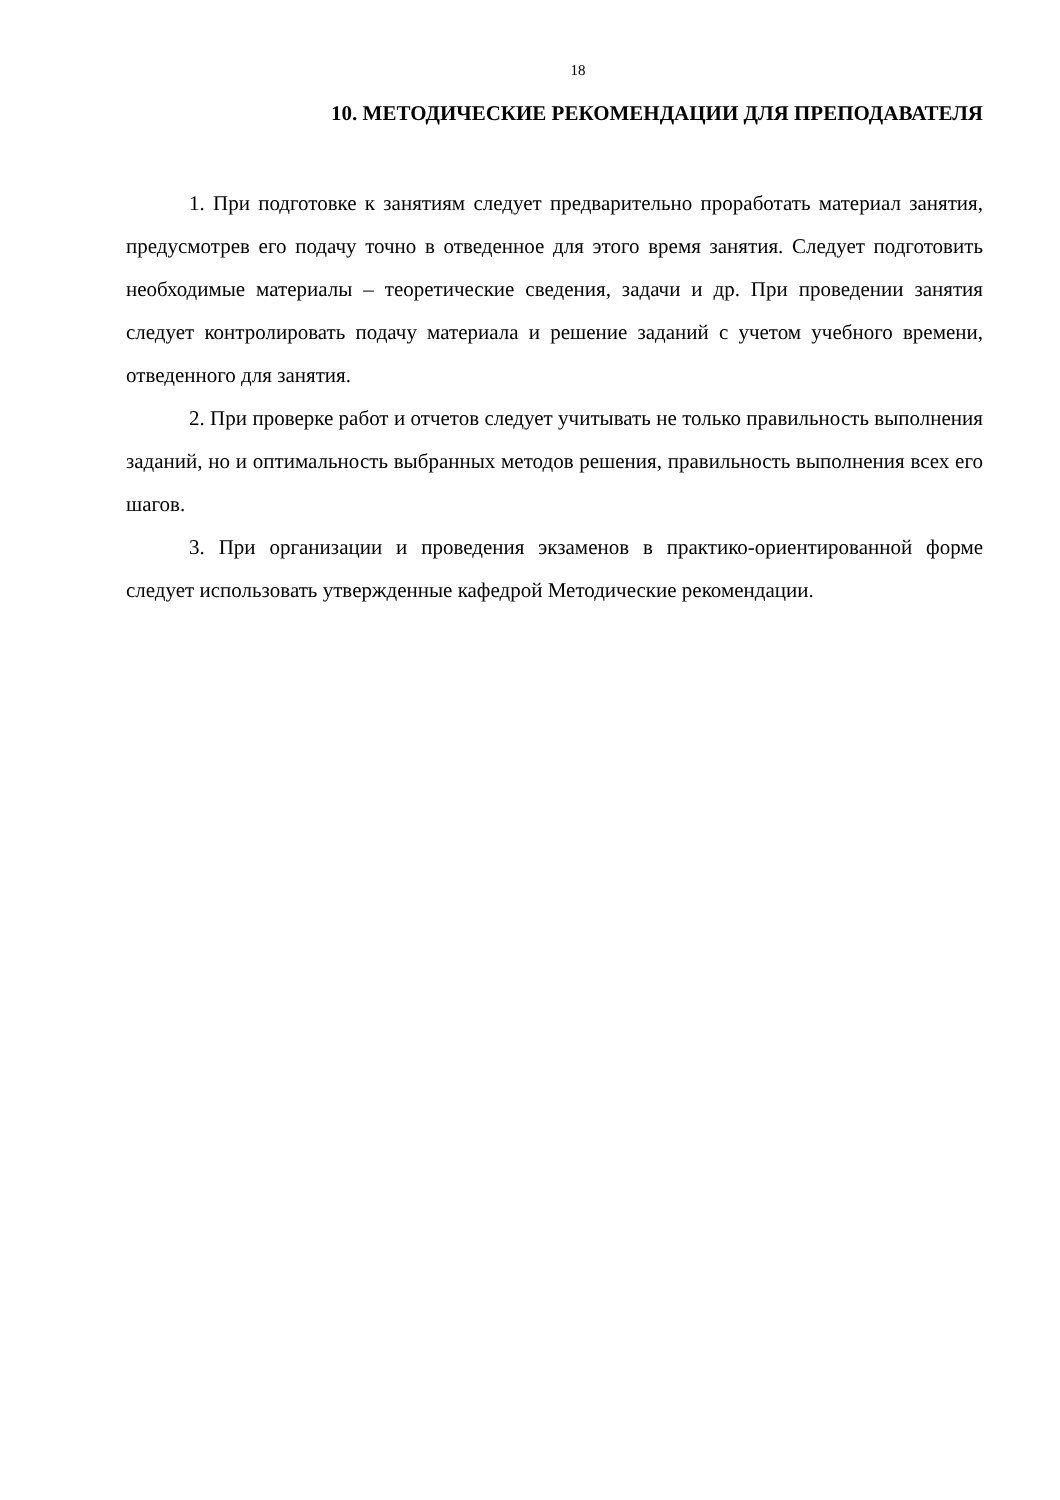18
10. МЕТОДИЧЕСКИЕ РЕКОМЕНДАЦИИ ДЛЯ ПРЕПОДАВАТЕЛЯ
1. При подготовке к занятиям следует предварительно проработать материал занятия, предусмотрев его подачу точно в отведенное для этого время занятия. Следует подготовить необходимые материалы – теоретические сведения, задачи и др. При проведении занятия следует контролировать подачу материала и решение заданий с учетом учебного времени, отведенного для занятия.
2. При проверке работ и отчетов следует учитывать не только правильность выполнения заданий, но и оптимальность выбранных методов решения, правильность выполнения всех его шагов.
3. При организации и проведения экзаменов в практико-ориентированной форме следует использовать утвержденные кафедрой Методические рекомендации.